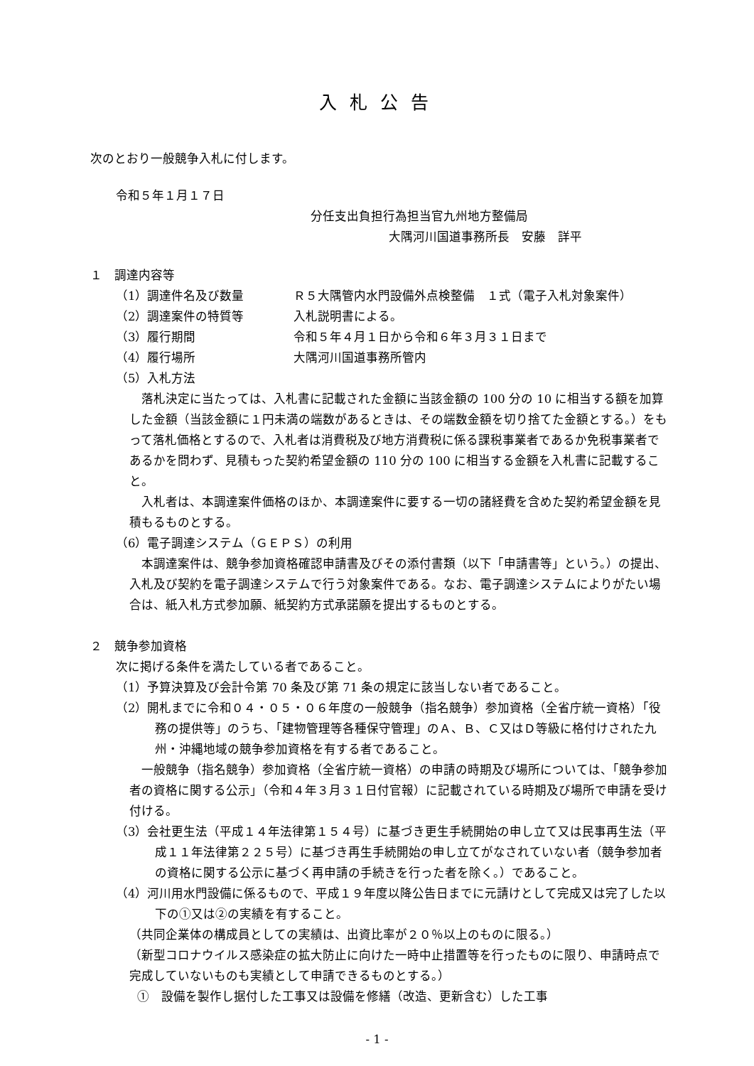入札公告
次のとおり一般競争入札に付します。
令和５年１月１７日
分任支出負担行為担当官九州地方整備局
大隅河川国道事務所長　安藤　詳平
１　調達内容等
（1）調達件名及び数量 Ｒ５大隅管内水門設備外点検整備　１式（電子入札対象案件）
（2）調達案件の特質等 入札説明書による。
（3）履行期間 令和５年４月１日から令和６年３月３１日まで
（4）履行場所 大隅河川国道事務所管内
（5）入札方法
落札決定に当たっては、入札書に記載された金額に当該金額の 100 分の 10 に相当する額を加算した金額（当該金額に１円未満の端数があるときは、その端数金額を切り捨てた金額とする。）をもって落札価格とするので、入札者は消費税及び地方消費税に係る課税事業者であるか免税事業者であるかを問わず、見積もった契約希望金額の 110 分の 100 に相当する金額を入札書に記載すること。
入札者は、本調達案件価格のほか、本調達案件に要する一切の諸経費を含めた契約希望金額を見積もるものとする。
（6）電子調達システム（ＧＥＰＳ）の利用
本調達案件は、競争参加資格確認申請書及びその添付書類（以下「申請書等」という。）の提出、入札及び契約を電子調達システムで行う対象案件である。なお、電子調達システムによりがたい場合は、紙入札方式参加願、紙契約方式承諾願を提出するものとする。
２　競争参加資格
次に掲げる条件を満たしている者であること。
（1）予算決算及び会計令第 70 条及び第 71 条の規定に該当しない者であること。
（2）開札までに令和０４・０５・０６年度の一般競争（指名競争）参加資格（全省庁統一資格）「役務の提供等」のうち、「建物管理等各種保守管理」のＡ、Ｂ、Ｃ又はＤ等級に格付けされた九州・沖縄地域の競争参加資格を有する者であること。
一般競争（指名競争）参加資格（全省庁統一資格）の申請の時期及び場所については、「競争参加者の資格に関する公示」（令和４年３月３１日付官報）に記載されている時期及び場所で申請を受け付ける。
（3）会社更生法（平成１４年法律第１５４号）に基づき更生手続開始の申し立て又は民事再生法（平成１１年法律第２２５号）に基づき再生手続開始の申し立てがなされていない者（競争参加者の資格に関する公示に基づく再申請の手続きを行った者を除く。）であること。
（4）河川用水門設備に係るもので、平成１９年度以降公告日までに元請けとして完成又は完了した以下の①又は②の実績を有すること。
（共同企業体の構成員としての実績は、出資比率が２０％以上のものに限る。）
（新型コロナウイルス感染症の拡大防止に向けた一時中止措置等を行ったものに限り、申請時点で完成していないものも実績として申請できるものとする。）
①　設備を製作し据付した工事又は設備を修繕（改造、更新含む）した工事
- 1 -